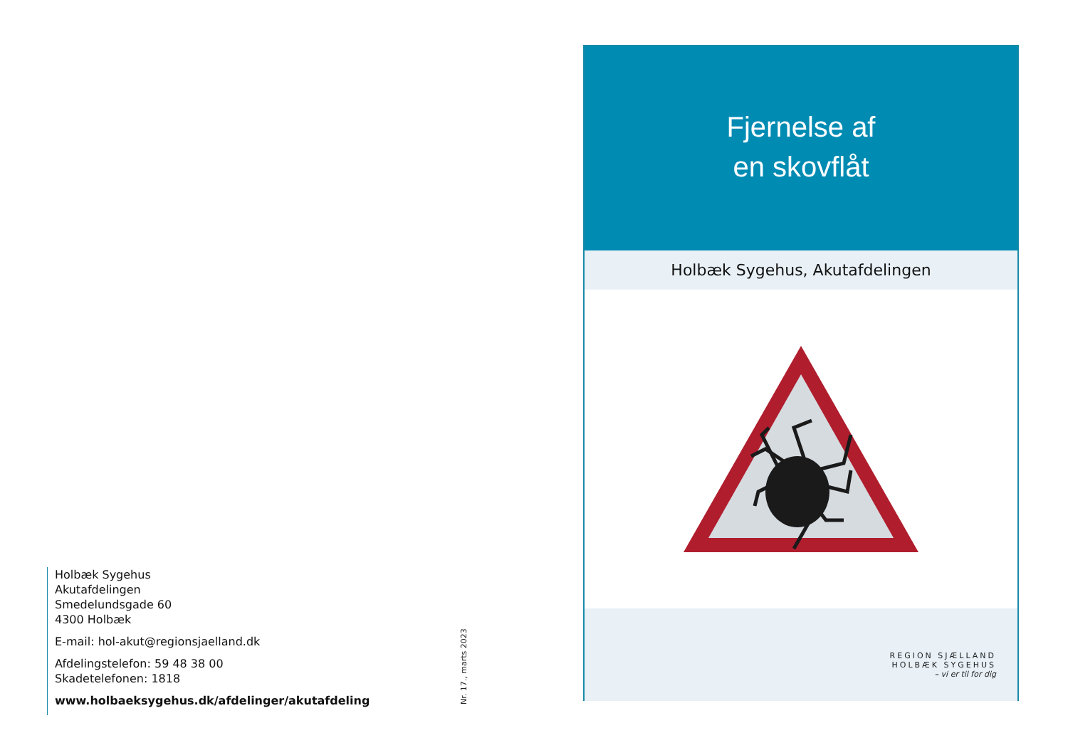Holbæk Sygehus
Akutafdelingen
Smedelundsgade 60
4300 Holbæk
E-mail: hol-akut@regionsjaelland.dk
Afdelingstelefon: 59 48 38 00
Skadetelefonen: 1818
www.holbaeksygehus.dk/afdelinger/akutafdeling
Nr. 17., marts 2023
Fjernelse af
en skovflåt
Holbæk Sygehus, Akutafdelingen
REGION SJÆLLAND
HOLBÆK SYGEHUS
– vi er til for dig